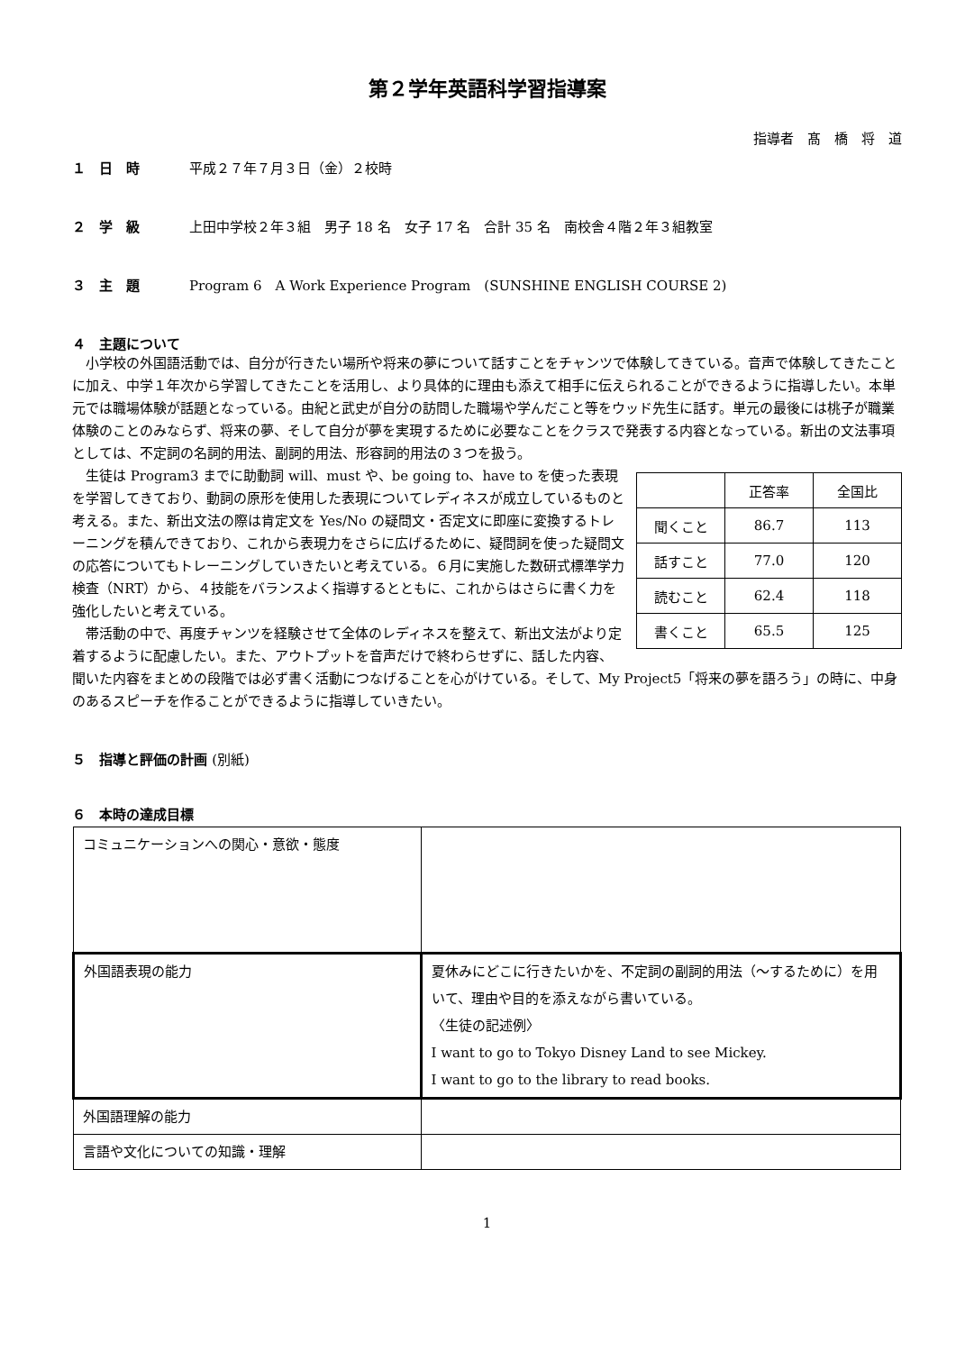第２学年英語科学習指導案
指導者　髙　橋　将　道
１　日　時 平成２７年７月３日（金）２校時
２　学　級 上田中学校２年３組　男子 18 名　女子 17 名　合計 35 名　南校舎４階２年３組教室
３　主　題 Program 6　A Work Experience Program　(SUNSHINE ENGLISH COURSE 2)
４　主題について
小学校の外国語活動では、自分が行きたい場所や将来の夢について話すことをチャンツで体験してきている。音声で体験してきたことに加え、中学１年次から学習してきたことを活用し、より具体的に理由も添えて相手に伝えられることができるように指導したい。本単元では職場体験が話題となっている。由紀と武史が自分の訪問した職場や学んだこと等をウッド先生に話す。単元の最後には桃子が職業体験のことのみならず、将来の夢、そして自分が夢を実現するために必要なことをクラスで発表する内容となっている。新出の文法事項としては、不定詞の名詞的用法、副詞的用法、形容詞的用法の３つを扱う。
| | 正答率 | 全国比 |
| 聞くこと | 86.7 | 113 |
| 話すこと | 77.0 | 120 |
| 読むこと | 62.4 | 118 |
| 書くこと | 65.5 | 125 |
生徒は Program3 までに助動詞 will、must や、be going to、have to を使った表現を学習してきており、動詞の原形を使用した表現についてレディネスが成立しているものと考える。また、新出文法の際は肯定文を Yes/No の疑問文・否定文に即座に変換するトレーニングを積んできており、これから表現力をさらに広げるために、疑問詞を使った疑問文の応答についてもトレーニングしていきたいと考えている。６月に実施した数研式標準学力検査（NRT）から、４技能をバランスよく指導するとともに、これからはさらに書く力を強化したいと考えている。
帯活動の中で、再度チャンツを経験させて全体のレディネスを整えて、新出文法がより定着するように配慮したい。また、アウトプットを音声だけで終わらせずに、話した内容、聞いた内容をまとめの段階では必ず書く活動につなげることを心がけている。そして、My Project5「将来の夢を語ろう」の時に、中身のあるスピーチを作ることができるように指導していきたい。
５　指導と評価の計画 (別紙)
６　本時の達成目標
| コミュニケーションへの関心・意欲・態度 | |
| 外国語表現の能力 | 夏休みにどこに行きたいかを、不定詞の副詞的用法（～するために）を用いて、理由や目的を添えながら書いている。 〈生徒の記述例〉 I want to go to Tokyo Disney Land to see Mickey. I want to go to the library to read books. |
| 外国語理解の能力 | |
| 言語や文化についての知識・理解 | |
1